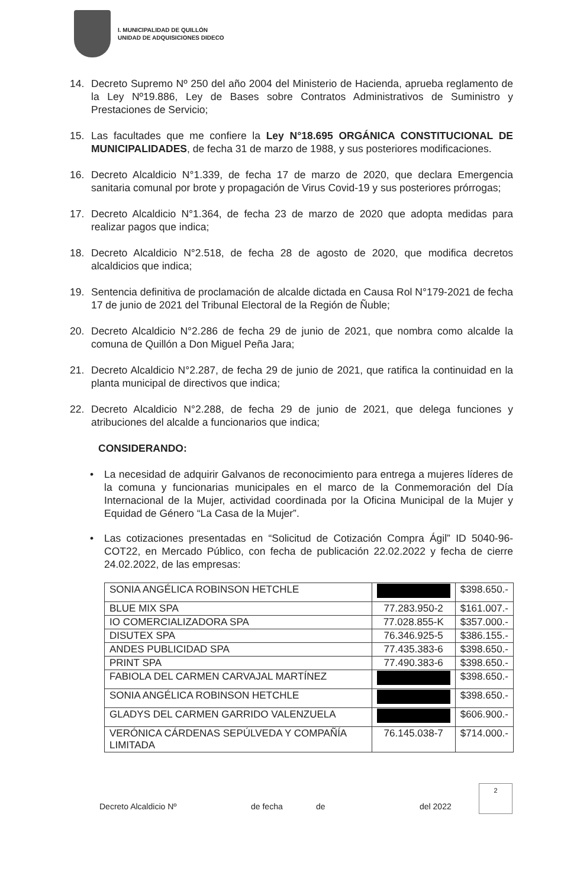I. MUNICIPALIDAD DE QUILLÓN
UNIDAD DE ADQUISICIONES DIDECO
14. Decreto Supremo Nº 250 del año 2004 del Ministerio de Hacienda, aprueba reglamento de la Ley Nº19.886, Ley de Bases sobre Contratos Administrativos de Suministro y Prestaciones de Servicio;
15. Las facultades que me confiere la Ley N°18.695 ORGÁNICA CONSTITUCIONAL DE MUNICIPALIDADES, de fecha 31 de marzo de 1988, y sus posteriores modificaciones.
16. Decreto Alcaldicio N°1.339, de fecha 17 de marzo de 2020, que declara Emergencia sanitaria comunal por brote y propagación de Virus Covid-19 y sus posteriores prórrogas;
17. Decreto Alcaldicio N°1.364, de fecha 23 de marzo de 2020 que adopta medidas para realizar pagos que indica;
18. Decreto Alcaldicio N°2.518, de fecha 28 de agosto de 2020, que modifica decretos alcaldicios que indica;
19. Sentencia definitiva de proclamación de alcalde dictada en Causa Rol N°179-2021 de fecha 17 de junio de 2021 del Tribunal Electoral de la Región de Ñuble;
20. Decreto Alcaldicio N°2.286 de fecha 29 de junio de 2021, que nombra como alcalde la comuna de Quillón a Don Miguel Peña Jara;
21. Decreto Alcaldicio N°2.287, de fecha 29 de junio de 2021, que ratifica la continuidad en la planta municipal de directivos que indica;
22. Decreto Alcaldicio N°2.288, de fecha 29 de junio de 2021, que delega funciones y atribuciones del alcalde a funcionarios que indica;
CONSIDERANDO:
• La necesidad de adquirir Galvanos de reconocimiento para entrega a mujeres líderes de la comuna y funcionarias municipales en el marco de la Conmemoración del Día Internacional de la Mujer, actividad coordinada por la Oficina Municipal de la Mujer y Equidad de Género “La Casa de la Mujer”.
• Las cotizaciones presentadas en “Solicitud de Cotización Compra Ágil” ID 5040-96-COT22, en Mercado Público, con fecha de publicación 22.02.2022 y fecha de cierre 24.02.2022, de las empresas:
| SONIA ANGÉLICA ROBINSON HETCHLE | | $398.650.- |
| BLUE MIX SPA | 77.283.950-2 | $161.007.- |
| IO COMERCIALIZADORA SPA | 77.028.855-K | $357.000.- |
| DISUTEX SPA | 76.346.925-5 | $386.155.- |
| ANDES PUBLICIDAD SPA | 77.435.383-6 | $398.650.- |
| PRINT SPA | 77.490.383-6 | $398.650.- |
| FABIOLA DEL CARMEN CARVAJAL MARTÍNEZ | | $398.650.- |
| SONIA ANGÉLICA ROBINSON HETCHLE | | $398.650.- |
| GLADYS DEL CARMEN GARRIDO VALENZUELA | | $606.900.- |
| VERÓNICA CÁRDENAS SEPÚLVEDA Y COMPAÑÍA LIMITADA | 76.145.038-7 | $714.000.- |
Decreto Alcaldicio Nº de fecha de del 2022
2